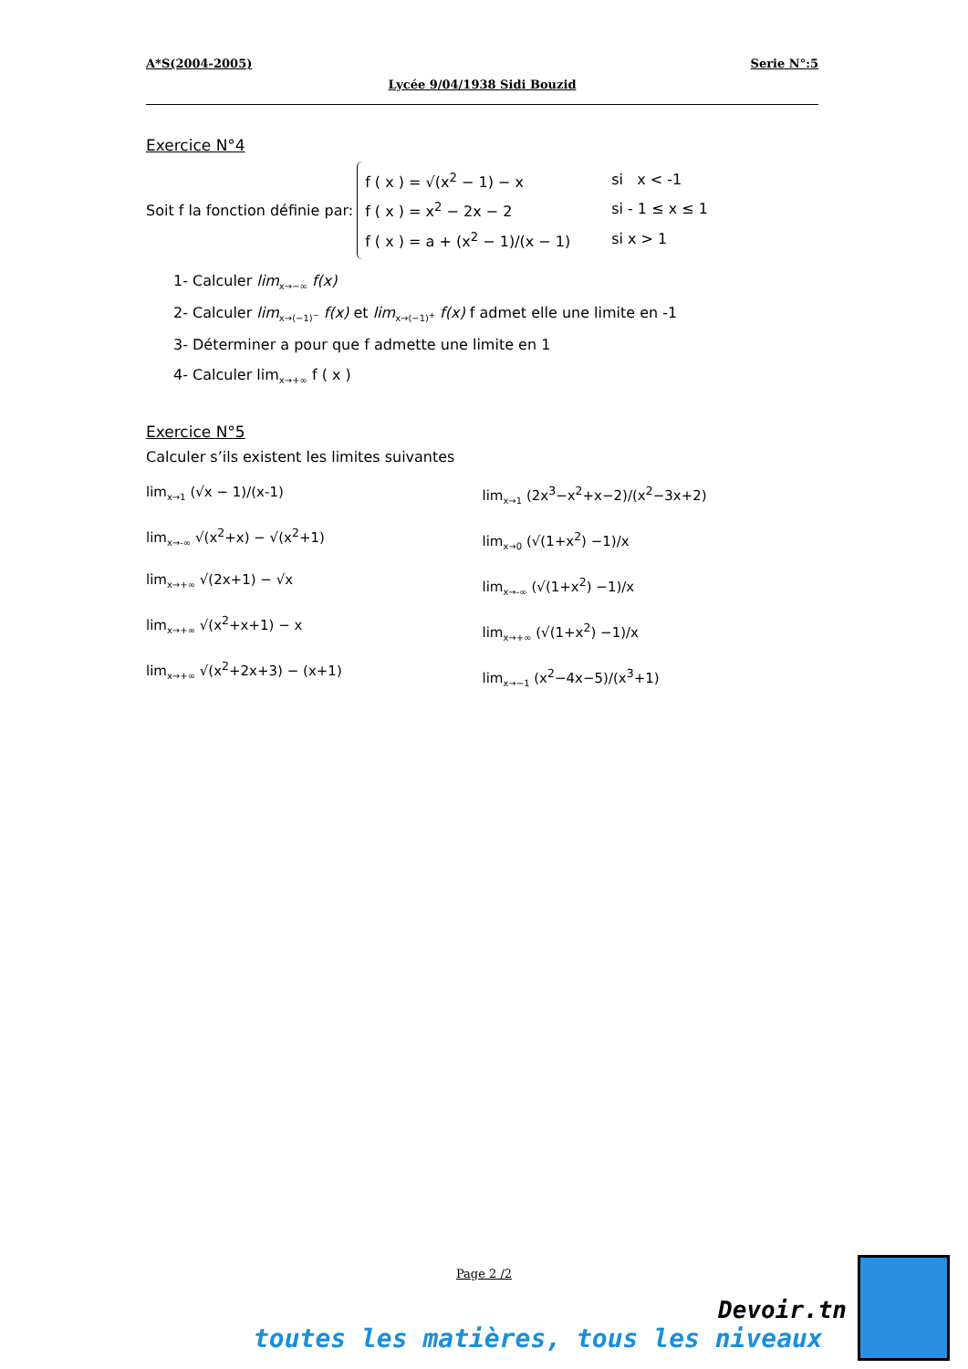A*S(2004-2005) Serie N°:5
Lycée 9/04/1938 Sidi Bouzid
Exercice N°4
Soit f la fonction définie par:
f ( x ) = √(x<sup>2</sup> − 1) − x si x < -1
f ( x ) = x<sup>2</sup> − 2x − 2 si - 1 ≤ x ≤ 1
f ( x ) = a + (x<sup>2</sup> − 1)/(x − 1) si x > 1
1- Calculer lim<sub>x→−∞</sub> f(x)
2- Calculer lim<sub>x→(−1)<sup>−</sup></sub> f(x) et lim<sub>x→(−1)<sup>+</sup></sub> f(x) f admet elle une limite en -1
3- Déterminer a pour que f admette une limite en 1
4- Calculer lim<sub>x→+∞</sub> f ( x )
Exercice N°5
Calculer s’ils existent les limites suivantes
lim<sub>x→1</sub> (√x − 1)/(x-1)
lim<sub>x→-∞</sub> √(x<sup>2</sup>+x) − √(x<sup>2</sup>+1)
lim<sub>x→+∞</sub> √(2x+1) − √x
lim<sub>x→+∞</sub> √(x<sup>2</sup>+x+1) − x
lim<sub>x→+∞</sub> √(x<sup>2</sup>+2x+3) − (x+1)
lim<sub>x→1</sub> (2x<sup>3</sup>−x<sup>2</sup>+x−2)/(x<sup>2</sup>−3x+2)
lim<sub>x→0</sub> (√(1+x<sup>2</sup>) −1)/x
lim<sub>x→-∞</sub> (√(1+x<sup>2</sup>) −1)/x
lim<sub>x→+∞</sub> (√(1+x<sup>2</sup>) −1)/x
lim<sub>x→−1</sub> (x<sup>2</sup>−4x−5)/(x<sup>3</sup>+1)
Page 2 /2
Devoir.tn
toutes les matières, tous les niveaux